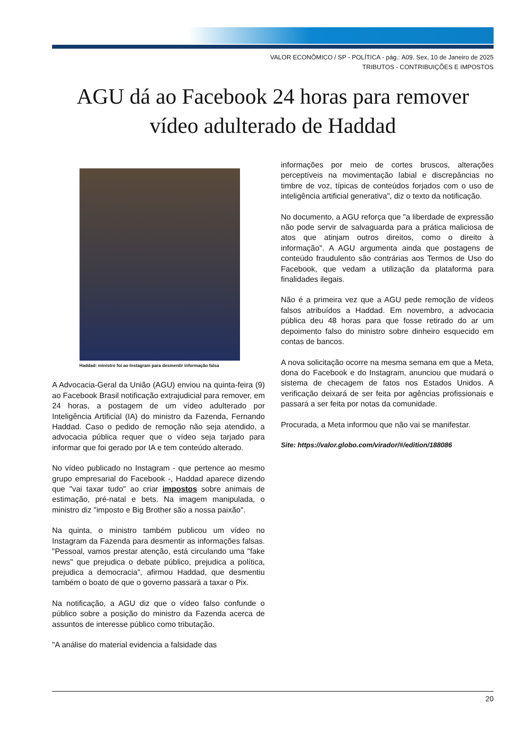VALOR ECONÔMICO / SP - POLÍTICA - pág.: A09. Sex, 10 de Janeiro de 2025
TRIBUTOS - CONTRIBUIÇÕES E IMPOSTOS
AGU dá ao Facebook 24 horas para remover vídeo adulterado de Haddad
Haddad: ministro foi ao Instagram para desmentir informação falsa
A Advocacia-Geral da União (AGU) enviou na quinta-feira (9) ao Facebook Brasil notificação extrajudicial para remover, em 24 horas, a postagem de um vídeo adulterado por Inteligência Artificial (IA) do ministro da Fazenda, Fernando Haddad. Caso o pedido de remoção não seja atendido, a advocacia pública requer que o vídeo seja tarjado para informar que foi gerado por IA e tem conteúdo alterado.
No vídeo publicado no Instagram - que pertence ao mesmo grupo empresarial do Facebook -, Haddad aparece dizendo que "vai taxar tudo" ao criar impostos sobre animais de estimação, pré-natal e bets. Na imagem manipulada, o ministro diz "imposto e Big Brother são a nossa paixão".
Na quinta, o ministro também publicou um vídeo no Instagram da Fazenda para desmentir as informações falsas. "Pessoal, vamos prestar atenção, está circulando uma "fake news" que prejudica o debate público, prejudica a política, prejudica a democracia", afirmou Haddad, que desmentiu também o boato de que o governo passará a taxar o Pix.
Na notificação, a AGU diz que o vídeo falso confunde o público sobre a posição do ministro da Fazenda acerca de assuntos de interesse público como tributação.
"A análise do material evidencia a falsidade das
informações por meio de cortes bruscos, alterações perceptíveis na movimentação labial e discrepâncias no timbre de voz, típicas de conteúdos forjados com o uso de inteligência artificial generativa", diz o texto da notificação.
No documento, a AGU reforça que "a liberdade de expressão não pode servir de salvaguarda para a prática maliciosa de atos que atinjam outros direitos, como o direito à informação". A AGU argumenta ainda que postagens de conteúdo fraudulento são contrárias aos Termos de Uso do Facebook, que vedam a utilização da plataforma para finalidades ilegais.
Não é a primeira vez que a AGU pede remoção de vídeos falsos atribuídos a Haddad. Em novembro, a advocacia pública deu 48 horas para que fosse retirado do ar um depoimento falso do ministro sobre dinheiro esquecido em contas de bancos.
A nova solicitação ocorre na mesma semana em que a Meta, dona do Facebook e do Instagram, anunciou que mudará o sistema de checagem de fatos nos Estados Unidos. A verificação deixará de ser feita por agências profissionais e passará a ser feita por notas da comunidade.
Procurada, a Meta informou que não vai se manifestar.
Site: https://valor.globo.com/virador/#/edition/188086
20